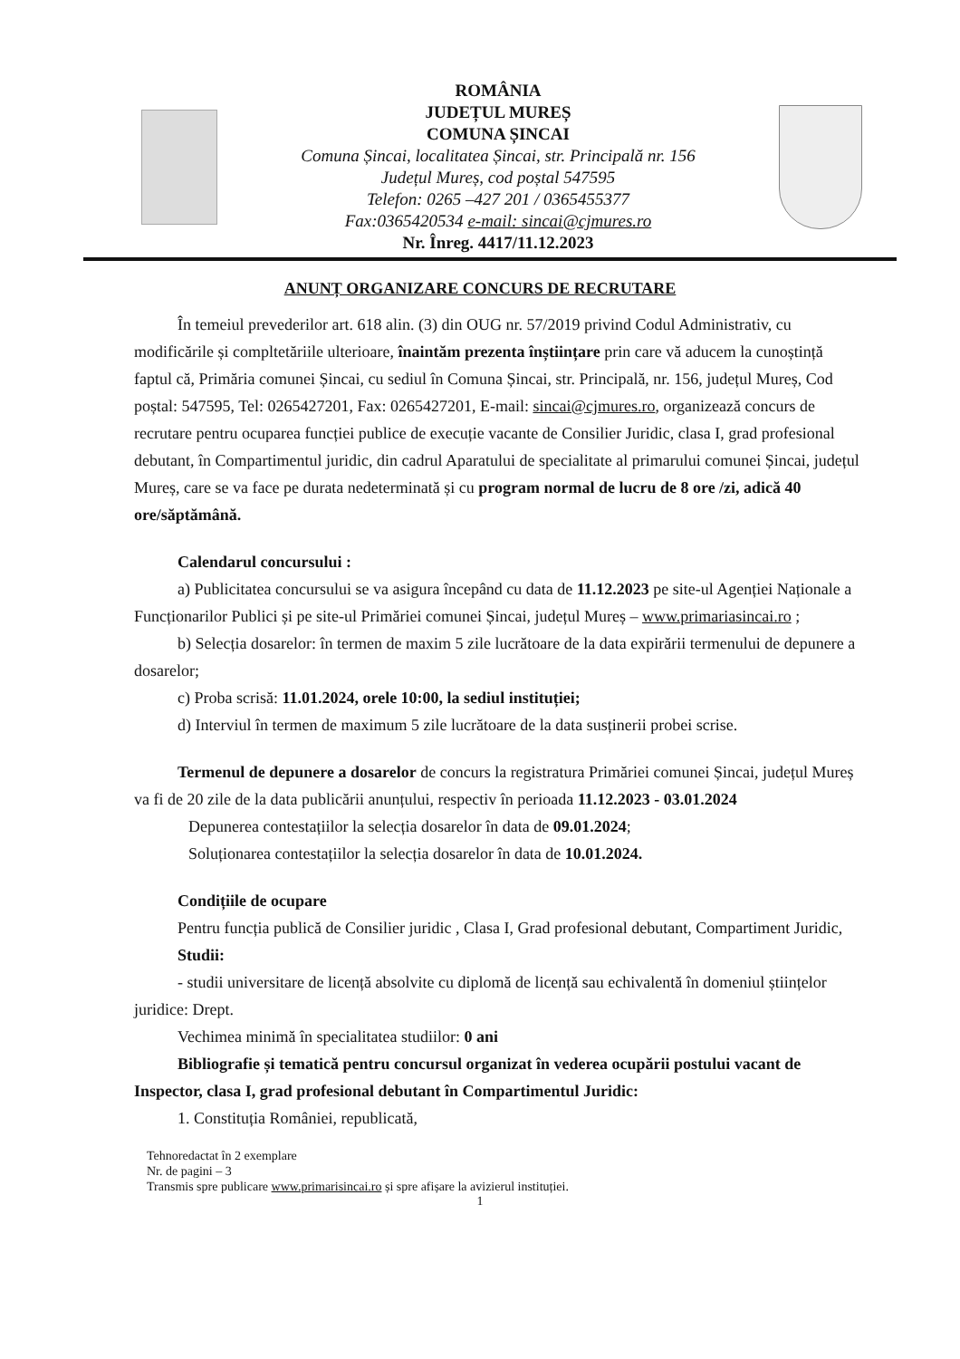ROMÂNIA
JUDEȚUL MUREȘ
COMUNA ȘINCAI
Comuna Șincai, localitatea Șincai, str. Principală nr. 156
Județul Mureș, cod poștal 547595
Telefon: 0265 –427 201 / 0365455377
Fax:0365420534 e-mail: sincai@cjmures.ro
Nr. Înreg. 4417/11.12.2023
ANUNȚ ORGANIZARE CONCURS DE RECRUTARE
În temeiul prevederilor art. 618 alin. (3) din OUG nr. 57/2019 privind Codul Administrativ, cu modificările și compltetăriile ulterioare, înaintăm prezenta înștiințare prin care vă aducem la cunoștință faptul că, Primăria comunei Șincai, cu sediul în Comuna Șincai, str. Principală, nr. 156, județul Mureș, Cod poștal: 547595, Tel: 0265427201, Fax: 0265427201, E-mail: sincai@cjmures.ro, organizează concurs de recrutare pentru ocuparea funcției publice de execuție vacante de Consilier Juridic, clasa I, grad profesional debutant, în Compartimentul juridic, din cadrul Aparatului de specialitate al primarului comunei Șincai, județul Mureș, care se va face pe durata nedeterminată și cu program normal de lucru de 8 ore /zi, adică 40 ore/săptămână.
Calendarul concursului :
a) Publicitatea concursului se va asigura începând cu data de 11.12.2023 pe site-ul Agenției Naționale a Funcționarilor Publici și pe site-ul Primăriei comunei Șincai, județul Mureș – www.primariasincai.ro ;
b) Selecția dosarelor: în termen de maxim 5 zile lucrătoare de la data expirării termenului de depunere a dosarelor;
c) Proba scrisă: 11.01.2024, orele 10:00, la sediul instituției;
d) Interviul în termen de maximum 5 zile lucrătoare de la data susținerii probei scrise.
Termenul de depunere a dosarelor de concurs la registratura Primăriei comunei Șincai, județul Mureș va fi de 20 zile de la data publicării anunțului, respectiv în perioada 11.12.2023 - 03.01.2024
Depunerea contestațiilor la selecția dosarelor în data de 09.01.2024;
Soluționarea contestațiilor la selecția dosarelor în data de 10.01.2024.
Condițiile de ocupare
Pentru funcția publică de Consilier juridic , Clasa I, Grad profesional debutant, Compartiment Juridic,
Studii:
- studii universitare de licență absolvite cu diplomă de licență sau echivalentă în domeniul științelor juridice: Drept.
Vechimea minimă în specialitatea studiilor: 0 ani
Bibliografie și tematică pentru concursul organizat în vederea ocupării postului vacant de Inspector, clasa I, grad profesional debutant în Compartimentul Juridic:
1. Constituția României, republicată,
Tehnoredactat în 2 exemplare
Nr. de pagini – 3
Transmis spre publicare www.primarisincai.ro și spre afișare la avizierul instituției.
1